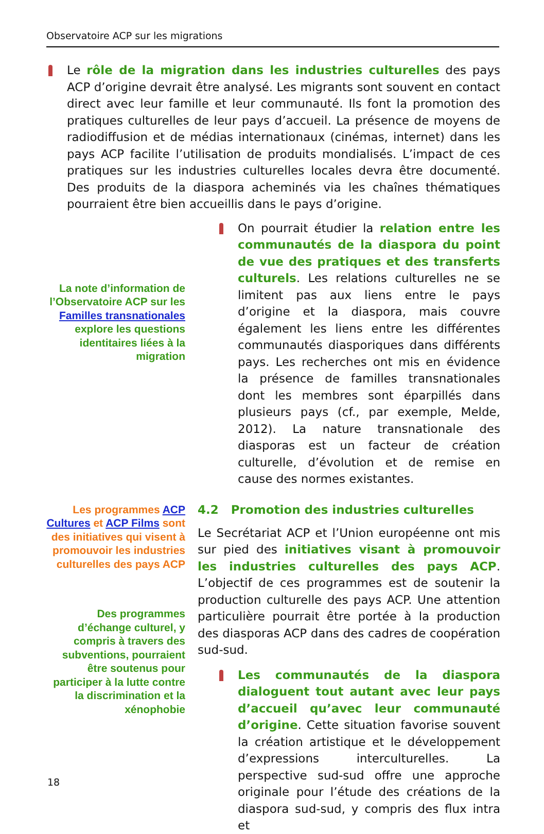Observatoire ACP sur les migrations
Le rôle de la migration dans les industries culturelles des pays ACP d’origine devrait être analysé. Les migrants sont souvent en contact direct avec leur famille et leur communauté. Ils font la promotion des pratiques culturelles de leur pays d’accueil. La présence de moyens de radiodiffusion et de médias internationaux (cinémas, internet) dans les pays ACP facilite l’utilisation de produits mondialisés. L’impact de ces pratiques sur les industries culturelles locales devra être documenté. Des produits de la diaspora acheminés via les chaînes thématiques pourraient être bien accueillis dans le pays d’origine.
La note d’information de l’Observatoire ACP sur les Familles transnationales explore les questions identitaires liées à la migration
On pourrait étudier la relation entre les communautés de la diaspora du point de vue des pratiques et des transferts culturels. Les relations culturelles ne se limitent pas aux liens entre le pays d’origine et la diaspora, mais couvre également les liens entre les différentes communautés diasporiques dans différents pays. Les recherches ont mis en évidence la présence de familles transnationales dont les membres sont éparpillés dans plusieurs pays (cf., par exemple, Melde, 2012). La nature transnationale des diasporas est un facteur de création culturelle, d’évolution et de remise en cause des normes existantes.
Les programmes ACP Cultures et ACP Films sont des initiatives qui visent à promouvoir les industries culturelles des pays ACP
Des programmes d’échange culturel, y compris à travers des subventions, pourraient être soutenus pour participer à la lutte contre la discrimination et la xénophobie
4.2 Promotion des industries culturelles
Le Secrétariat ACP et l’Union européenne ont mis sur pied des initiatives visant à promouvoir les industries culturelles des pays ACP. L’objectif de ces programmes est de soutenir la production culturelle des pays ACP. Une attention particulière pourrait être portée à la production des diasporas ACP dans des cadres de coopération sud-sud.
Les communautés de la diaspora dialoguent tout autant avec leur pays d’accueil qu’avec leur communauté d’origine. Cette situation favorise souvent la création artistique et le développement d’expressions interculturelles. La perspective sud-sud offre une approche originale pour l’étude des créations de la diaspora sud-sud, y compris des flux intra et
18